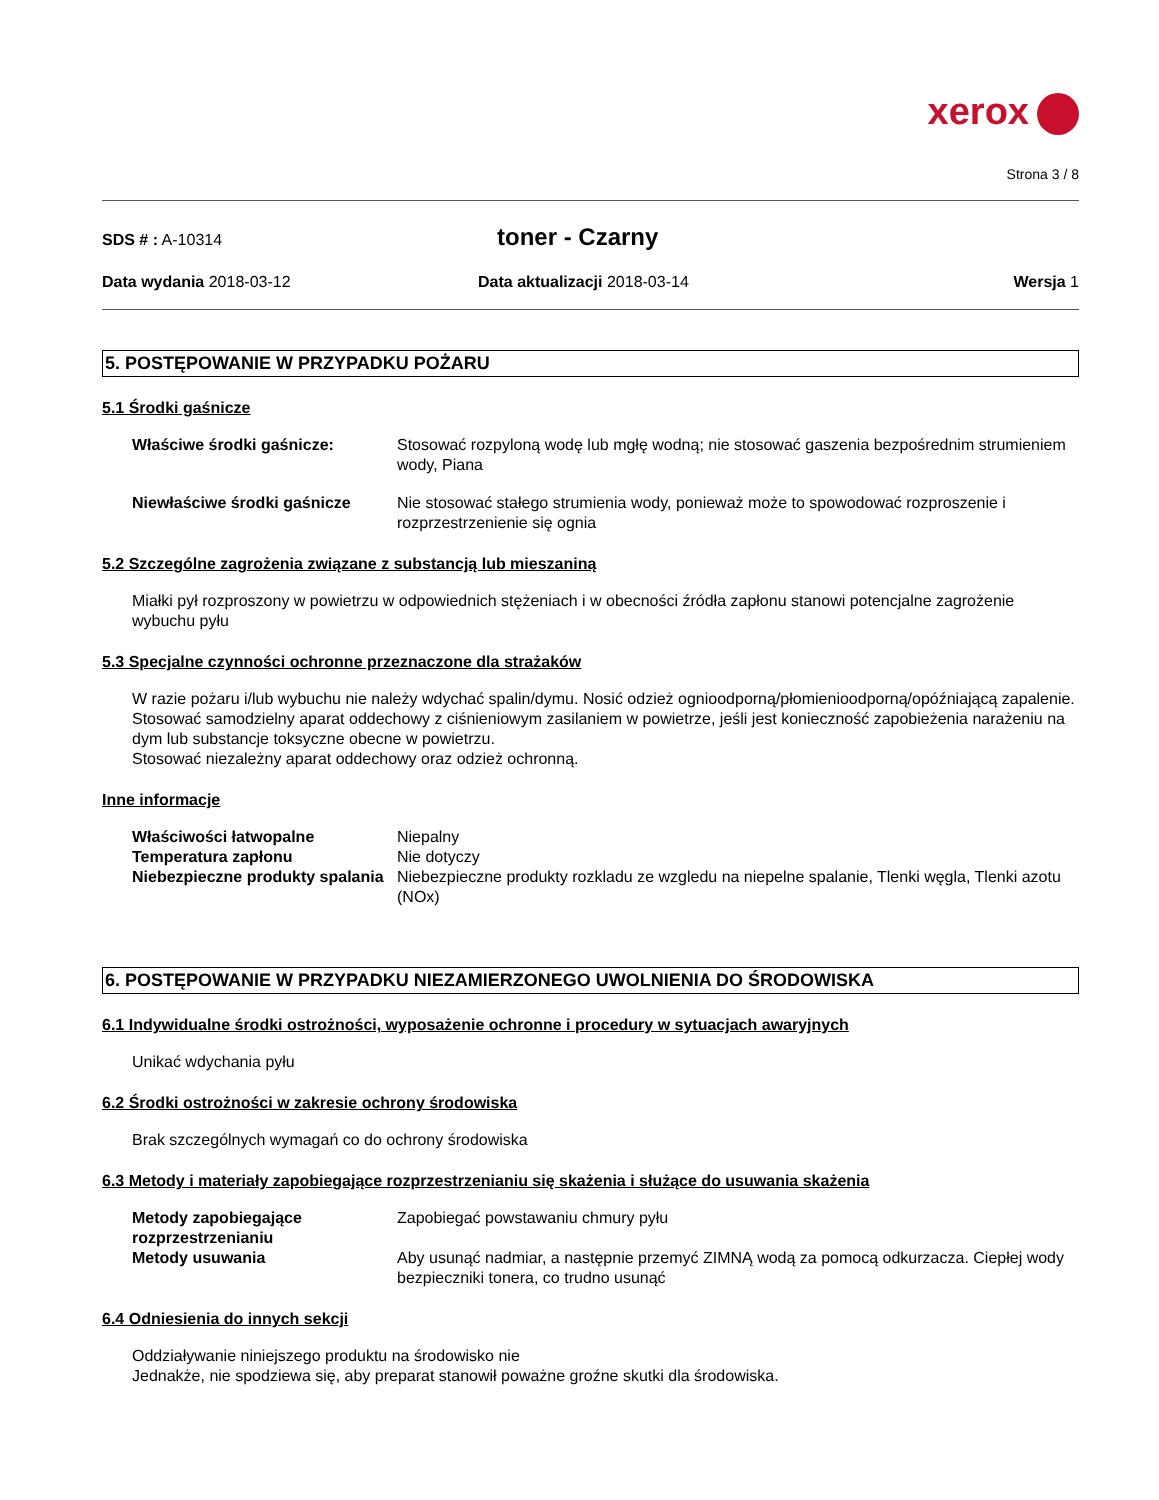xerox
Strona 3 / 8
SDS # : A-10314
toner - Czarny
Data wydania 2018-03-12 Data aktualizacji 2018-03-14 Wersja 1
5. POSTĘPOWANIE W PRZYPADKU POŻARU
5.1 Środki gaśnicze
Właściwe środki gaśnicze: Stosować rozpyloną wodę lub mgłę wodną; nie stosować gaszenia bezpośrednim strumieniem wody, Piana
Niewłaściwe środki gaśnicze Nie stosować stałego strumienia wody, ponieważ może to spowodować rozproszenie i rozprzestrzenienie się ognia
5.2 Szczególne zagrożenia związane z substancją lub mieszaniną
Miałki pył rozproszony w powietrzu w odpowiednich stężeniach i w obecności źródła zapłonu stanowi potencjalne zagrożenie wybuchu pyłu
5.3 Specjalne czynności ochronne przeznaczone dla strażaków
W razie pożaru i/lub wybuchu nie należy wdychać spalin/dymu. Nosić odzież ognioodporną/płomienioodporną/opóźniającą zapalenie. Stosować samodzielny aparat oddechowy z ciśnieniowym zasilaniem w powietrze, jeśli jest konieczność zapobieżenia narażeniu na dym lub substancje toksyczne obecne w powietrzu.
Stosować niezależny aparat oddechowy oraz odzież ochronną.
Inne informacje
Właściwości łatwopalne Niepalny
Temperatura zapłonu Nie dotyczy
Niebezpieczne produkty spalania
Niebezpieczne produkty rozkladu ze wzgledu na niepelne spalanie, Tlenki węgla, Tlenki azotu (NOx)
6. POSTĘPOWANIE W PRZYPADKU NIEZAMIERZONEGO UWOLNIENIA DO ŚRODOWISKA
6.1 Indywidualne środki ostrożności, wyposażenie ochronne i procedury w sytuacjach awaryjnych
Unikać wdychania pyłu
6.2 Środki ostrożności w zakresie ochrony środowiska
Brak szczególnych wymagań co do ochrony środowiska
6.3 Metody i materiały zapobiegające rozprzestrzenianiu się skażenia i służące do usuwania skażenia
Metody zapobiegające rozprzestrzenianiu
Zapobiegać powstawaniu chmury pyłu
Metody usuwania Aby usunąć nadmiar, a następnie przemyć ZIMNĄ wodą za pomocą odkurzacza. Ciepłej wody bezpieczniki tonera, co trudno usunąć
6.4 Odniesienia do innych sekcji
Oddziaływanie niniejszego produktu na środowisko nie
Jednakże, nie spodziewa się, aby preparat stanowił poważne groźne skutki dla środowiska.